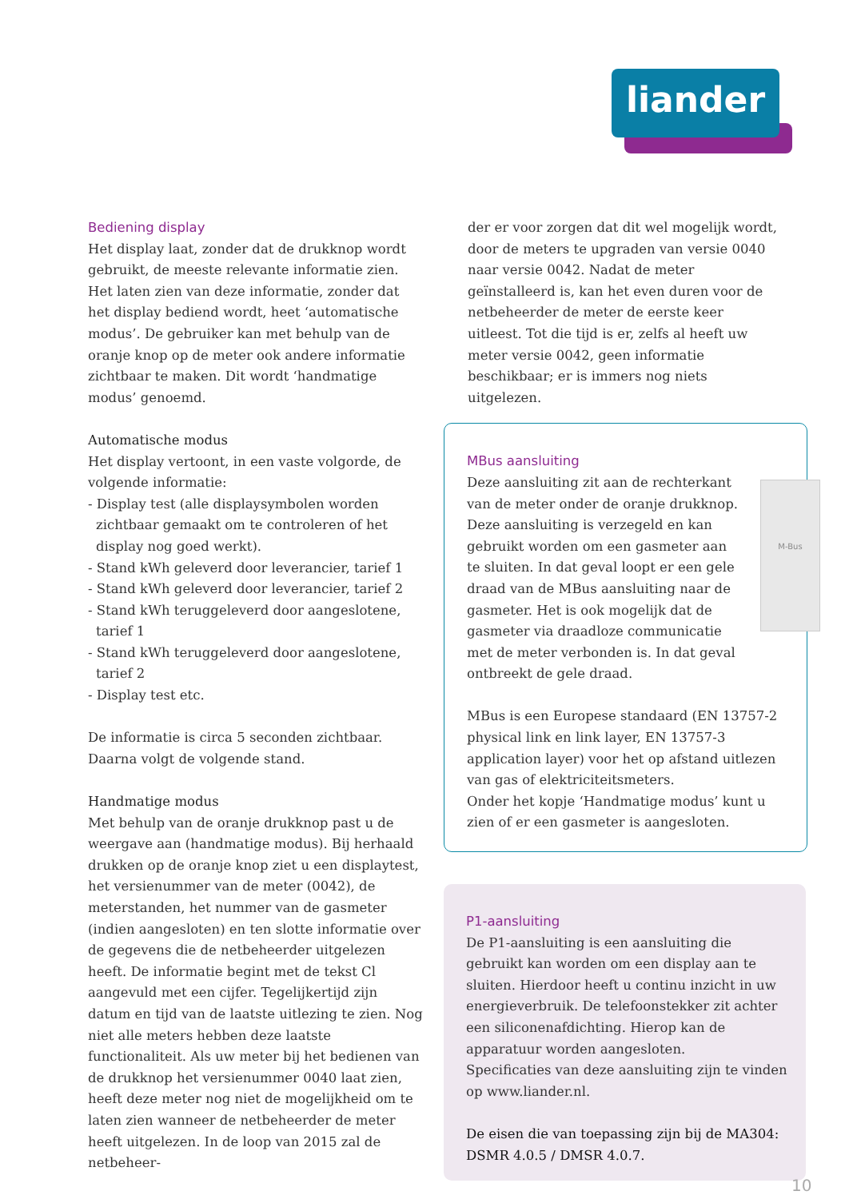liander
Bediening display
Het display laat, zonder dat de drukknop wordt gebruikt, de meeste relevante informatie zien. Het laten zien van deze informatie, zonder dat het display bediend wordt, heet ‘automatische modus’. De gebruiker kan met behulp van de oranje knop op de meter ook andere informatie zichtbaar te maken. Dit wordt ‘handmatige modus’ genoemd.
Automatische modus
Het display vertoont, in een vaste volgorde, de volgende informatie:
- Display test (alle displaysymbolen worden
zichtbaar gemaakt om te controleren of het display nog goed werkt).
- Stand kWh geleverd door leverancier, tarief 1
- Stand kWh geleverd door leverancier, tarief 2
- Stand kWh teruggeleverd door aangeslotene,
tarief 1
- Stand kWh teruggeleverd door aangeslotene,
tarief 2
- Display test etc.
De informatie is circa 5 seconden zichtbaar. Daarna volgt de volgende stand.
Handmatige modus
Met behulp van de oranje drukknop past u de weergave aan (handmatige modus). Bij herhaald drukken op de oranje knop ziet u een displaytest, het versienummer van de meter (0042), de meterstanden, het nummer van de gasmeter (indien aangesloten) en ten slotte informatie over de gegevens die de netbeheerder uitgelezen heeft. De informatie begint met de tekst Cl aangevuld met een cijfer. Tegelijkertijd zijn datum en tijd van de laatste uitlezing te zien. Nog niet alle meters hebben deze laatste functionaliteit. Als uw meter bij het bedienen van de drukknop het versienummer 0040 laat zien, heeft deze meter nog niet de mogelijkheid om te laten zien wanneer de netbeheerder de meter heeft uitgelezen. In de loop van 2015 zal de netbeheer-
der er voor zorgen dat dit wel mogelijk wordt, door de meters te upgraden van versie 0040 naar versie 0042. Nadat de meter geïnstalleerd is, kan het even duren voor de netbeheerder de meter de eerste keer uitleest. Tot die tijd is er, zelfs al heeft uw meter versie 0042, geen informatie beschikbaar; er is immers nog niets uitgelezen.
M-Bus
MBus aansluiting
Deze aansluiting zit aan de rechterkant van de meter onder de oranje drukknop. Deze aansluiting is verzegeld en kan gebruikt worden om een gasmeter aan te sluiten. In dat geval loopt er een gele draad van de MBus aansluiting naar de gasmeter. Het is ook mogelijk dat de gasmeter via draadloze communicatie met de meter verbonden is. In dat geval ontbreekt de gele draad.
MBus is een Europese standaard (EN 13757-2 physical link en link layer, EN 13757-3 application layer) voor het op afstand uitlezen van gas of elektriciteitsmeters.
Onder het kopje ‘Handmatige modus’ kunt u zien of er een gasmeter is aangesloten.
P1-aansluiting
De P1-aansluiting is een aansluiting die gebruikt kan worden om een display aan te sluiten. Hierdoor heeft u continu inzicht in uw energieverbruik. De telefoonstekker zit achter een siliconenafdichting. Hierop kan de apparatuur worden aangesloten.
Specificaties van deze aansluiting zijn te vinden op www.liander.nl.
De eisen die van toepassing zijn bij de MA304: DSMR 4.0.5 / DMSR 4.0.7.
10